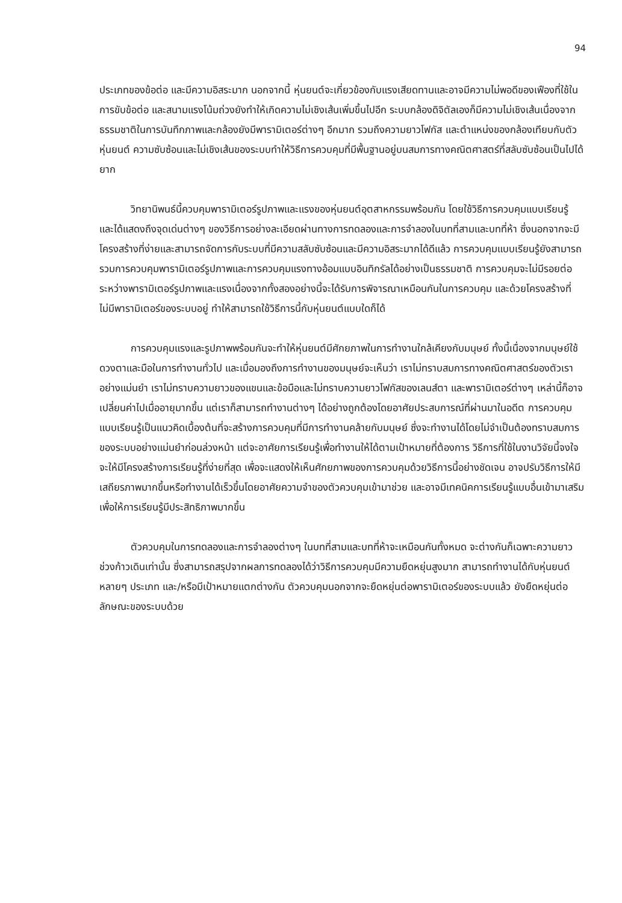94
ประเภทของข้อต่อ และมีความอิสระมาก นอกจากนี้ หุ่นยนต์จะเกี่ยวข้องกับแรงเสียดทานและอาจมีความไม่พอดีของเฟืองที่ใช้ในการขับข้อต่อ และสนามแรงโน้มถ่วงยังทำให้เกิดความไม่เชิงเส้นเพิ่มขึ้นไปอีก ระบบกล้องดิจิตัลเองก็มีความไม่เชิงเส้นเนื่องจากธรรมชาติในการบันทึกภาพและกล้องยังมีพารามิเตอร์ต่างๆ อีกมาก รวมถึงความยาวโฟกัส และตำแหน่งของกล้องเทียบกับตัวหุ่นยนต์ ความซับซ้อนและไม่เชิงเส้นของระบบทำให้วิธีการควบคุมที่มีพื้นฐานอยู่บนสมการทางคณิตศาสตร์ที่สลับซับซ้อนเป็นไปได้ยาก
วิทยานิพนธ์นี้ควบคุมพารามิเตอร์รูปภาพและแรงของหุ่นยนต์อุตสาหกรรมพร้อมกัน โดยใช้วิธีการควบคุมแบบเรียนรู้ และได้แสดงถึงจุดเด่นต่างๆ ของวิธีการอย่างละเอียดผ่านทางการทดลองและการจำลองในบทที่สามและบทที่ห้า ซึ่งนอกจากจะมีโครงสร้างที่ง่ายและสามารถจัดการกับระบบที่มีความสลับซับซ้อนและมีความอิสระมากได้ดีแล้ว การควบคุมแบบเรียนรู้ยังสามารถรวมการควบคุมพารามิเตอร์รูปภาพและการควบคุมแรงทางอ้อมแบบอินทิกรัลได้อย่างเป็นธรรมชาติ การควบคุมจะไม่มีรอยต่อระหว่างพารามิเตอร์รูปภาพและแรงเนื่องจากทั้งสองอย่างนี้จะได้รับการพิจารณาเหมือนกันในการควบคุม และด้วยโครงสร้างที่ไม่มีพารามิเตอร์ของระบบอยู่ ทำให้สามารถใช้วิธีการนี้กับหุ่นยนต์แบบใดก็ได้
การควบคุมแรงและรูปภาพพร้อมกันจะทำให้หุ่นยนต์มีศักยภาพในการทำงานใกล้เคียงกับมนุษย์ ทั้งนี้เนื่องจากมนุษย์ใช้ดวงตาและมือในการทำงานทั่วไป และเมื่อมองถึงการทำงานของมนุษย์จะเห็นว่า เราไม่ทราบสมการทางคณิตศาสตร์ของตัวเราอย่างแม่นยำ เราไม่ทราบความยาวของแขนและข้อมือและไม่ทราบความยาวโฟกัสของเลนส์ตา และพารามิเตอร์ต่างๆ เหล่านี้ก็อาจเปลี่ยนค่าไปเมื่ออายุมากขึ้น แต่เราก็สามารถทำงานต่างๆ ได้อย่างถูกต้องโดยอาศัยประสบการณ์ที่ผ่านมาในอดีต การควบคุมแบบเรียนรู้เป็นแนวคิดเบื้องต้นที่จะสร้างการควบคุมที่มีการทำงานคล้ายกับมนุษย์ ซึ่งจะทำงานได้โดยไม่จำเป็นต้องทราบสมการของระบบอย่างแม่นยำก่อนล่วงหน้า แต่จะอาศัยการเรียนรู้เพื่อทำงานให้ได้ตามเป้าหมายที่ต้องการ วิธีการที่ใช้ในงานวิจัยนี้จงใจจะให้มีโครงสร้างการเรียนรู้ที่ง่ายที่สุด เพื่อจะแสดงให้เห็นศักยภาพของการควบคุมด้วยวิธีการนี้อย่างชัดเจน อาจปรับวิธีการให้มีเสถียรภาพมากขึ้นหรือทำงานได้เร็วขึ้นโดยอาศัยความจำของตัวควบคุมเข้ามาช่วย และอาจมีเทคนิคการเรียนรู้แบบอื่นเข้ามาเสริมเพื่อให้การเรียนรู้มีประสิทธิภาพมากขึ้น
ตัวควบคุมในการทดลองและการจำลองต่างๆ ในบทที่สามและบทที่ห้าจะเหมือนกันทั้งหมด จะต่างกันก็เฉพาะความยาวช่วงก้าวเดินเท่านั้น ซึ่งสามารถสรุปจากผลการทดลองได้ว่าวิธีการควบคุมมีความยืดหยุ่นสูงมาก สามารถทำงานได้กับหุ่นยนต์หลายๆ ประเภท และ/หรือมีเป้าหมายแตกต่างกัน ตัวควบคุมนอกจากจะยืดหยุ่นต่อพารามิเตอร์ของระบบแล้ว ยังยืดหยุ่นต่อลักษณะของระบบด้วย